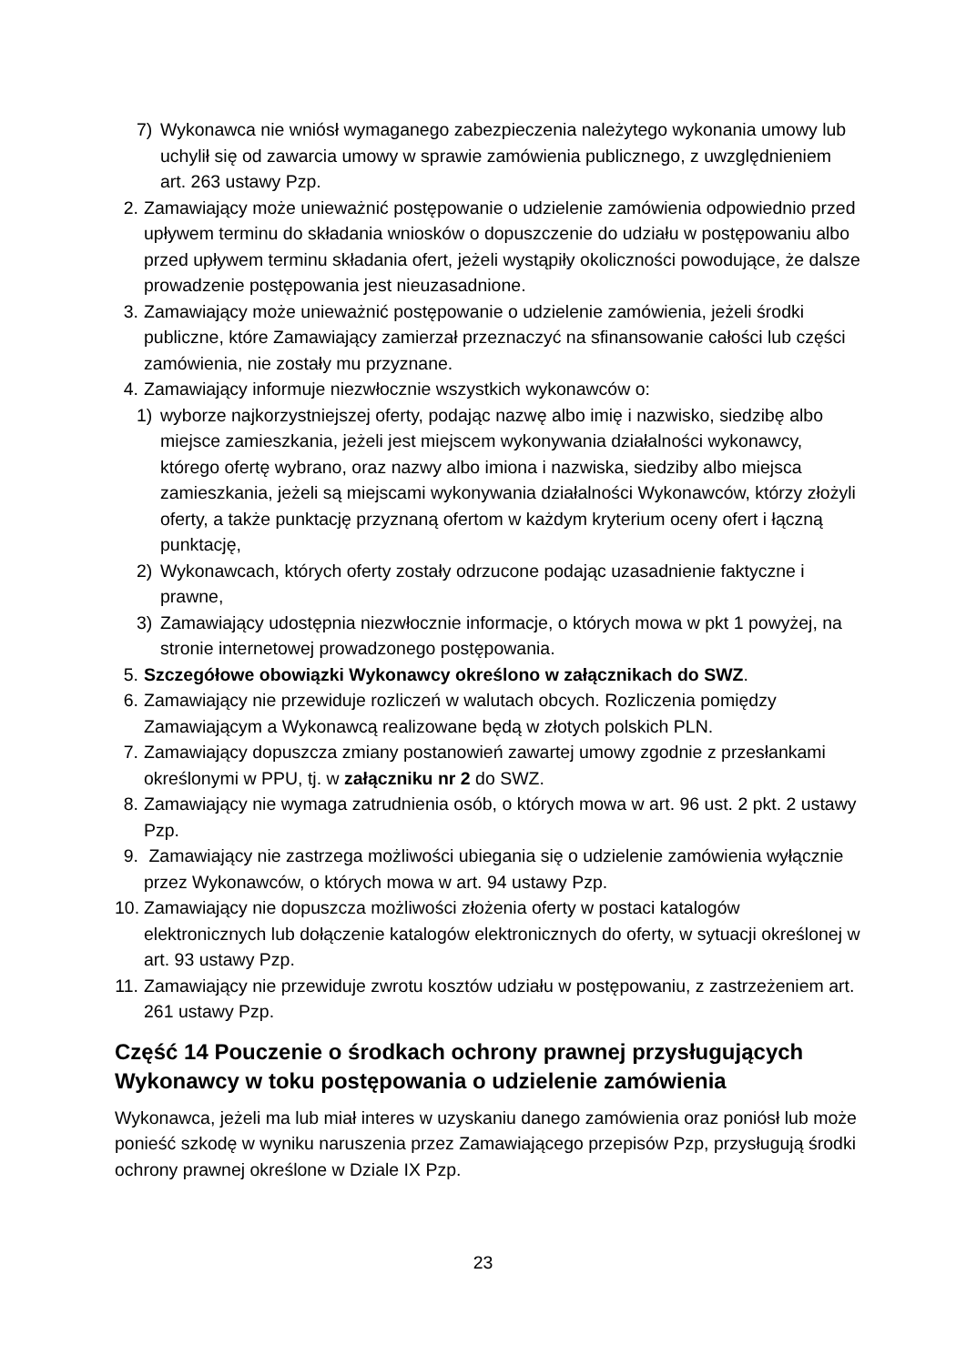7) Wykonawca nie wniósł wymaganego zabezpieczenia należytego wykonania umowy lub uchylił się od zawarcia umowy w sprawie zamówienia publicznego, z uwzględnieniem art. 263 ustawy Pzp.
2. Zamawiający może unieważnić postępowanie o udzielenie zamówienia odpowiednio przed upływem terminu do składania wniosków o dopuszczenie do udziału w postępowaniu albo przed upływem terminu składania ofert, jeżeli wystąpiły okoliczności powodujące, że dalsze prowadzenie postępowania jest nieuzasadnione.
3. Zamawiający może unieważnić postępowanie o udzielenie zamówienia, jeżeli środki publiczne, które Zamawiający zamierzał przeznaczyć na sfinansowanie całości lub części zamówienia, nie zostały mu przyznane.
4. Zamawiający informuje niezwłocznie wszystkich wykonawców o:
1) wyborze najkorzystniejszej oferty, podając nazwę albo imię i nazwisko, siedzibę albo miejsce zamieszkania, jeżeli jest miejscem wykonywania działalności wykonawcy, którego ofertę wybrano, oraz nazwy albo imiona i nazwiska, siedziby albo miejsca zamieszkania, jeżeli są miejscami wykonywania działalności Wykonawców, którzy złożyli oferty, a także punktację przyznaną ofertom w każdym kryterium oceny ofert i łączną punktację,
2) Wykonawcach, których oferty zostały odrzucone podając uzasadnienie faktyczne i prawne,
3) Zamawiający udostępnia niezwłocznie informacje, o których mowa w pkt 1 powyżej, na stronie internetowej prowadzonego postępowania.
5. Szczegółowe obowiązki Wykonawcy określono w załącznikach do SWZ.
6. Zamawiający nie przewiduje rozliczeń w walutach obcych. Rozliczenia pomiędzy Zamawiającym a Wykonawcą realizowane będą w złotych polskich PLN.
7. Zamawiający dopuszcza zmiany postanowień zawartej umowy zgodnie z przesłankami określonymi w PPU, tj. w załączniku nr 2 do SWZ.
8. Zamawiający nie wymaga zatrudnienia osób, o których mowa w art. 96 ust. 2 pkt. 2 ustawy Pzp.
9. Zamawiający nie zastrzega możliwości ubiegania się o udzielenie zamówienia wyłącznie przez Wykonawców, o których mowa w art. 94 ustawy Pzp.
10. Zamawiający nie dopuszcza możliwości złożenia oferty w postaci katalogów elektronicznych lub dołączenie katalogów elektronicznych do oferty, w sytuacji określonej w art. 93 ustawy Pzp.
11. Zamawiający nie przewiduje zwrotu kosztów udziału w postępowaniu, z zastrzeżeniem art. 261 ustawy Pzp.
Część 14 Pouczenie o środkach ochrony prawnej przysługujących Wykonawcy w toku postępowania o udzielenie zamówienia
Wykonawca, jeżeli ma lub miał interes w uzyskaniu danego zamówienia oraz poniósł lub może ponieść szkodę w wyniku naruszenia przez Zamawiającego przepisów Pzp, przysługują środki ochrony prawnej określone w Dziale IX Pzp.
23